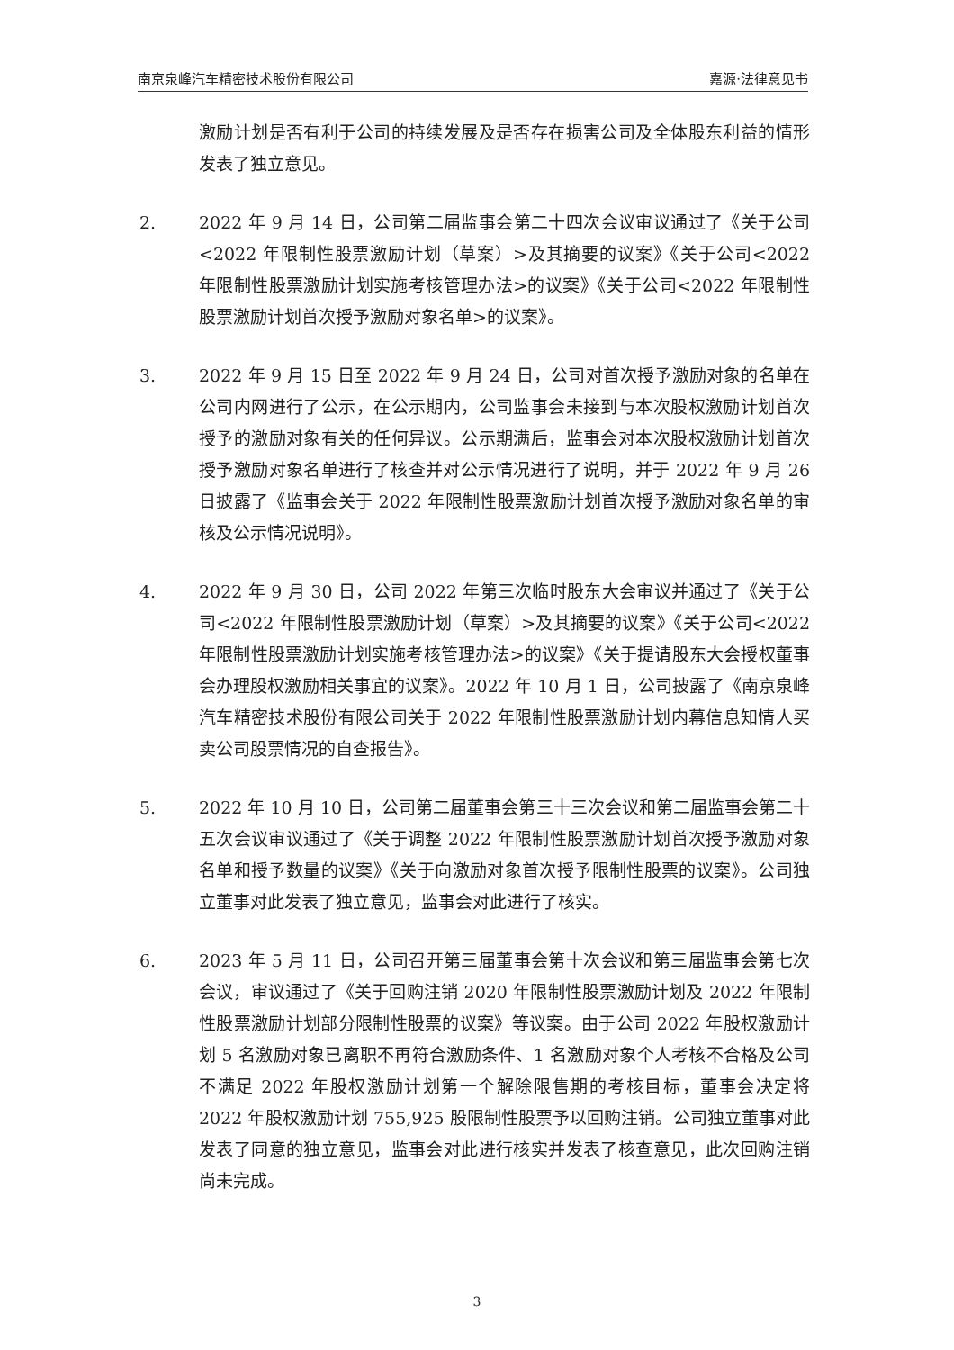南京泉峰汽车精密技术股份有限公司 嘉源·法律意见书
激励计划是否有利于公司的持续发展及是否存在损害公司及全体股东利益的情形发表了独立意见。
2. 2022 年 9 月 14 日，公司第二届监事会第二十四次会议审议通过了《关于公司<2022 年限制性股票激励计划（草案）>及其摘要的议案》《关于公司<2022 年限制性股票激励计划实施考核管理办法>的议案》《关于公司<2022 年限制性股票激励计划首次授予激励对象名单>的议案》。
3. 2022 年 9 月 15 日至 2022 年 9 月 24 日，公司对首次授予激励对象的名单在公司内网进行了公示，在公示期内，公司监事会未接到与本次股权激励计划首次授予的激励对象有关的任何异议。公示期满后，监事会对本次股权激励计划首次授予激励对象名单进行了核查并对公示情况进行了说明，并于 2022 年 9 月 26 日披露了《监事会关于 2022 年限制性股票激励计划首次授予激励对象名单的审核及公示情况说明》。
4. 2022 年 9 月 30 日，公司 2022 年第三次临时股东大会审议并通过了《关于公司<2022 年限制性股票激励计划（草案）>及其摘要的议案》《关于公司<2022 年限制性股票激励计划实施考核管理办法>的议案》《关于提请股东大会授权董事会办理股权激励相关事宜的议案》。2022 年 10 月 1 日，公司披露了《南京泉峰汽车精密技术股份有限公司关于 2022 年限制性股票激励计划内幕信息知情人买卖公司股票情况的自查报告》。
5. 2022 年 10 月 10 日，公司第二届董事会第三十三次会议和第二届监事会第二十五次会议审议通过了《关于调整 2022 年限制性股票激励计划首次授予激励对象名单和授予数量的议案》《关于向激励对象首次授予限制性股票的议案》。公司独立董事对此发表了独立意见，监事会对此进行了核实。
6. 2023 年 5 月 11 日，公司召开第三届董事会第十次会议和第三届监事会第七次会议，审议通过了《关于回购注销 2020 年限制性股票激励计划及 2022 年限制性股票激励计划部分限制性股票的议案》等议案。由于公司 2022 年股权激励计划 5 名激励对象已离职不再符合激励条件、1 名激励对象个人考核不合格及公司不满足 2022 年股权激励计划第一个解除限售期的考核目标，董事会决定将 2022 年股权激励计划 755,925 股限制性股票予以回购注销。公司独立董事对此发表了同意的独立意见，监事会对此进行核实并发表了核查意见，此次回购注销尚未完成。
3